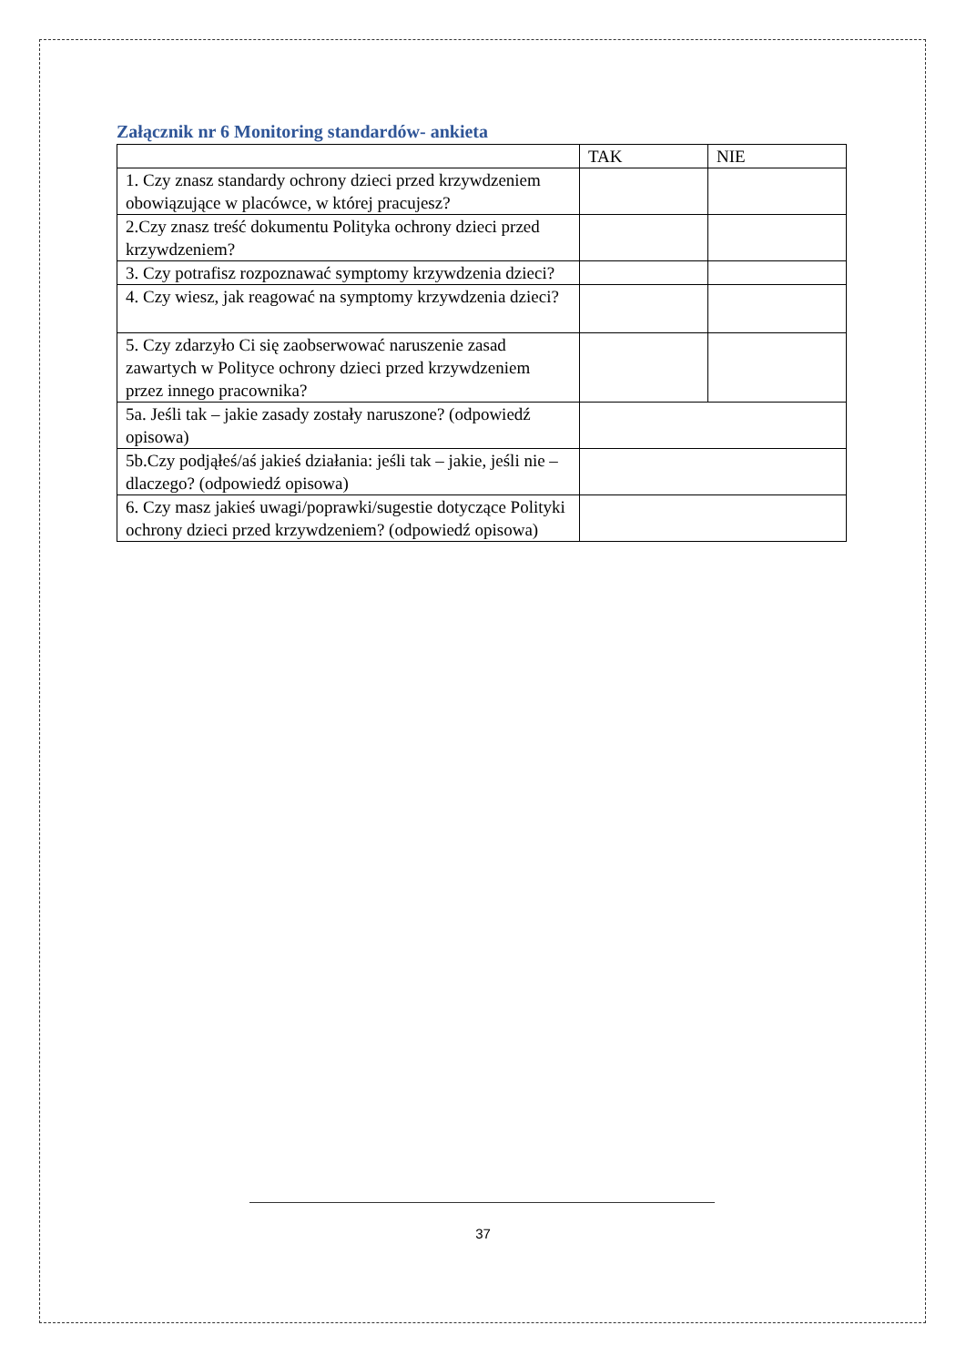Załącznik nr 6 Monitoring standardów- ankieta
| | TAK | NIE |
| 1. Czy znasz standardy ochrony dzieci przed krzywdzeniem obowiązujące w placówce, w której pracujesz? | | |
| 2.Czy znasz treść dokumentu Polityka ochrony dzieci przed krzywdzeniem? | | |
| 3. Czy potrafisz rozpoznawać symptomy krzywdzenia dzieci? | | |
| 4. Czy wiesz, jak reagować na symptomy krzywdzenia dzieci? | | |
| 5. Czy zdarzyło Ci się zaobserwować naruszenie zasad zawartych w Polityce ochrony dzieci przed krzywdzeniem przez innego pracownika? | | |
| 5a. Jeśli tak – jakie zasady zostały naruszone? (odpowiedź opisowa) | | |
| 5b.Czy podjąłeś/aś jakieś działania: jeśli tak – jakie, jeśli nie – dlaczego? (odpowiedź opisowa) | | |
| 6. Czy masz jakieś uwagi/poprawki/sugestie dotyczące Polityki ochrony dzieci przed krzywdzeniem? (odpowiedź opisowa) | | |
37